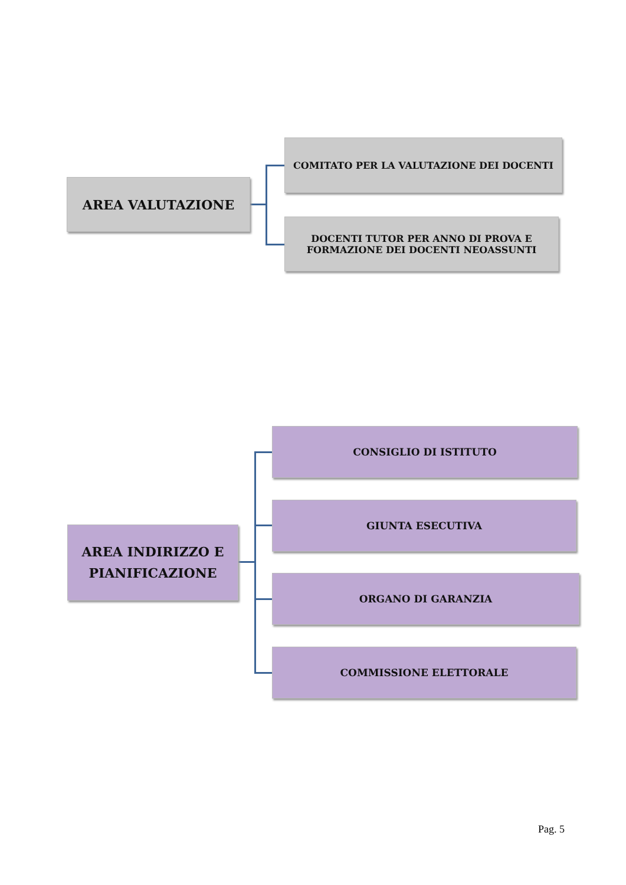AREA VALUTAZIONE
COMITATO PER LA VALUTAZIONE DEI DOCENTI
DOCENTI TUTOR PER ANNO DI PROVA E
FORMAZIONE DEI DOCENTI NEOASSUNTI
AREA INDIRIZZO E
PIANIFICAZIONE
CONSIGLIO DI ISTITUTO
GIUNTA ESECUTIVA
ORGANO DI GARANZIA
COMMISSIONE ELETTORALE
Pag. 5